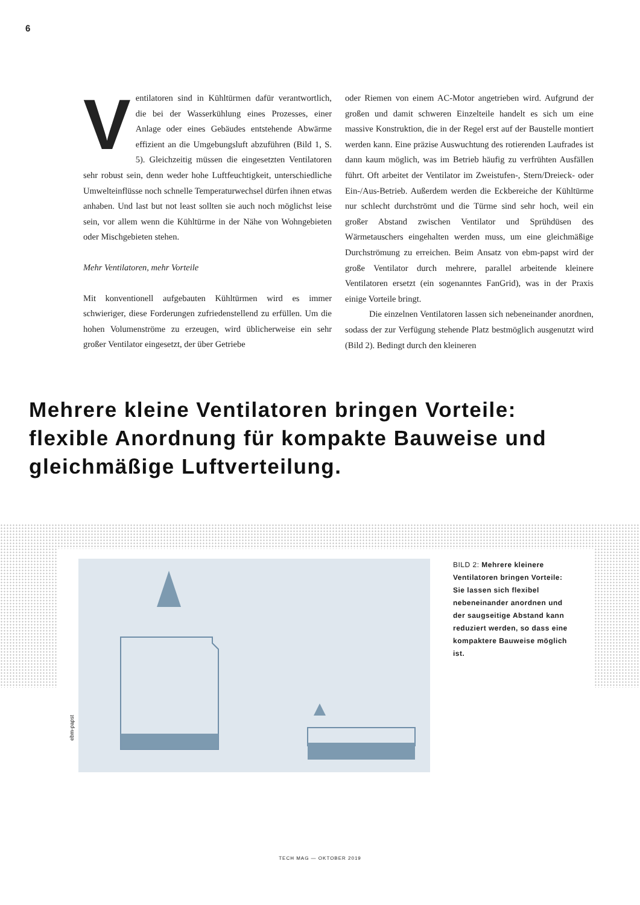6
Ventilatoren sind in Kühltürmen dafür verantwortlich, die bei der Wasserkühlung eines Prozesses, einer Anlage oder eines Gebäudes entstehende Abwärme effizient an die Umgebungsluft abzuführen (Bild 1, S. 5). Gleichzeitig müssen die eingesetzten Ventilatoren sehr robust sein, denn weder hohe Luftfeuchtigkeit, unterschiedliche Umwelteinflüsse noch schnelle Temperaturwechsel dürfen ihnen etwas anhaben. Und last but not least sollten sie auch noch möglichst leise sein, vor allem wenn die Kühltürme in der Nähe von Wohngebieten oder Mischgebieten stehen.
Mehr Ventilatoren, mehr Vorteile
Mit konventionell aufgebauten Kühltürmen wird es immer schwieriger, diese Forderungen zufriedenstellend zu erfüllen. Um die hohen Volumenströme zu erzeugen, wird üblicherweise ein sehr großer Ventilator eingesetzt, der über Getriebe
oder Riemen von einem AC-Motor angetrieben wird. Aufgrund der großen und damit schweren Einzelteile handelt es sich um eine massive Konstruktion, die in der Regel erst auf der Baustelle montiert werden kann. Eine präzise Auswuchtung des rotierenden Laufrades ist dann kaum möglich, was im Betrieb häufig zu verfrühten Ausfällen führt. Oft arbeitet der Ventilator im Zweistufen-, Stern/Dreieck- oder Ein-/Aus-Betrieb. Außerdem werden die Eckbereiche der Kühltürme nur schlecht durchströmt und die Türme sind sehr hoch, weil ein großer Abstand zwischen Ventilator und Sprühdüsen des Wärmetauschers eingehalten werden muss, um eine gleichmäßige Durchströmung zu erreichen. Beim Ansatz von ebm-papst wird der große Ventilator durch mehrere, parallel arbeitende kleinere Ventilatoren ersetzt (ein sogenanntes FanGrid), was in der Praxis einige Vorteile bringt.
Die einzelnen Ventilatoren lassen sich nebeneinander anordnen, sodass der zur Verfügung stehende Platz bestmöglich ausgenutzt wird (Bild 2). Bedingt durch den kleineren
Mehrere kleine Ventilatoren bringen Vorteile: flexible Anordnung für kompakte Bauweise und gleichmäßige Luftverteilung.
ebm-papst
BILD 2: Mehrere kleinere Ventilatoren bringen Vorteile: Sie lassen sich flexibel nebeneinander anordnen und der saugseitige Abstand kann reduziert werden, so dass eine kompaktere Bauweise möglich ist.
TECH MAG — OKTOBER 2019